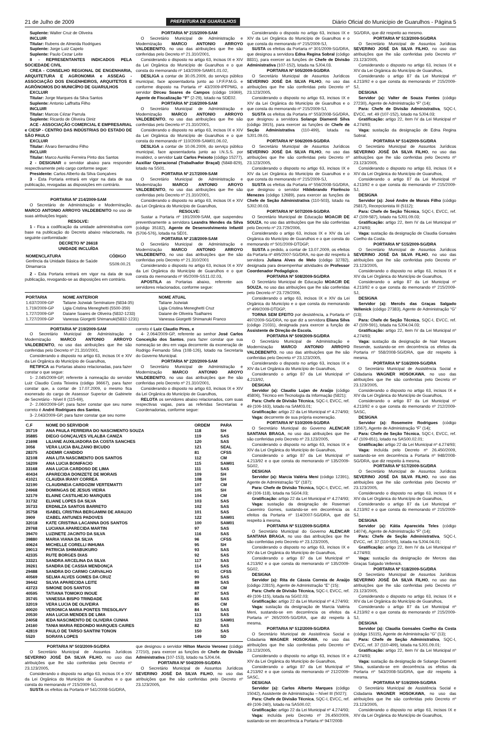21 de Julho de 2009 PREFEITURA DE GUARULHOS Diário Oficial do Município de Guarulhos - Página 5
Suplente: Walter Cruz de Oliveira
INCLUIR
Titular: Rubens de Almeida Rodrigues
Suplente: Jorge Luiz Capelo
Suplente: Paulo Cezar Leite
II - REPRESENTANTES INDICADOS PELA SOCIEDADE CIVIL
CREA - CONSELHO REGIONAL DE ENGENHARIA, ARQUITETURA E AGRONOMIA e ASSEAG - ASSOCIAÇÃO DOS ENGENHEIROS, ARQUITETOS E AGRÔNOMOS DO MUNICÍPIO DE GUARULHOS
EXCLUIR
Titular: Jorge Marques da Silva Santos
Suplente: Antonio Laffratta Filho
INCLUIR
Titular: Marcos Cézar Parrula
Suplente: Ricardo de Oliveira Diniz
ACE - ASSOCIAÇÃO COMERCIAL E EMPRESARIAL e CIESP - CENTRO DAS INDÚSTRIAS DO ESTADO DE SÃO PAULO
EXCLUIR
Titular: Álvaro Bernardino Filho
INCLUIR
Titular: Marco Aurélio Ferreira Pinto dos Santos
2 - DESIGNAR o servidor abaixo para responder respectivamente pelo cargo conforme segue:
Presidente: Carlos Alberto da Silva Gonçalves
3 - Esta Portaria entrará em vigor na data de sua publicação, revogadas as disposições em contrário.
PORTARIA Nº 214/2009-SAM
O Secretário de Administração e Modernização, MARCO ANTONIO ARROYO VALDEBENITO no uso de suas atribuições legais;
RESOLVE:
1 - Fica a codificação da unidade administrativa com base na publicação do Decreto abaixo relacionado, na seguinte conformidade:
DECRETO Nº 26618
UNIDADE INCLUÍDA
| NOMENCLATURA | CÓDIGO |
| --- | --- |
| Gerência da Unidade Básica de Saúde Dinamarca | SS09.00.21 |
2 - Esta Portaria entrará em vigor na data de sua publicação, revogando-se as disposições em contrário.
PORTARIA Nº 215/2009-SAM
O Secretário Municipal de Administração e Modernização MARCO ANTONIO ARROYO VALDEBENITO, no uso das atribuições que lhe são conferidas pelo Decreto nº 21.310/2001,
Considerando o disposto no artigo 63, incisos IX e XIV da Lei Orgânica do Município de Guarulhos e o que consta do memorando nº 143/2009-SAM01.01.02,
DESLIGA a contar de 30.05.2009, do serviço público municipal, face aposentadoria junto ao I.P.F.P.M.G. e conforme disposto na Portaria nº 43/2009-IPFPMG, o servidor Dirceu Soares de Campos (código 19369), Agente de Fiscalização “F” (2-29), lotado na SDE02.
PORTARIA Nº 216/2009-SAM
O Secretário Municipal de Administração e Modernização MARCO ANTONIO ARROYO VALDEBENITO, no uso das atribuições que lhe são conferidas pelo Decreto nº 21.310/2001,
Considerando o disposto no artigo 63, incisos IX e XIV da Lei Orgânica do Município de Guarulhos e o que consta do memorando nº 110/2009-SAM01.06.02,
DESLIGA a contar de 10.06.2009, do serviço público municipal, face aposentadoria junto ao I.N.S.S. por invalidez, o servidor Luiz Carlos Peixoto (código 15277), Auxiliar Operacional (Trabalhador Braçal) (5848-829), lotado na SS01.
PORTARIA Nº 217/2009-SAM
O Secretário Municipal de Administração e Modernização MARCO ANTONIO AROYO VALDEBENITO, no uso das atribuições que lhe são conferidas pelo Decreto nº 21.310/2001,
Considerando o disposto no artigo 63, incisos IX e XIV da Lei Orgânica do Município de Guarulhos,
RESOLVE:
Sustar a Portaria nº 191/2009-SAM, que suspendeu preventivamente a servidora Leandra Mendes da Silva (código 35182), Agente de Desenvolvimento Infantil (5706-576), lotada na SE01.
PORTARIA Nº 218/2009-SAM
O Secretário Municipal de Administração e Modernização MARCO ANTONIO ARROYO VALDEBENITO, no uso das atribuições que lhe são conferidas pelo Decreto nº 21.310/2001
Considerando o disposto no artigo 63, incisos IX e XIV da Lei Orgânica do Município de Guarulhos e o que consta do memorando nº 95/2009-SS11.02.03,
APOSTILA as Portarias abaixo, referente aos servidores relacionados, conforme segue:
| PORTARIA | NOME ANTERIOR | NOME ATUAL |
| --- | --- | --- |
| 1.637/2009-GP | Tatiane Jozwiak Seminatore (5834-35) | Tatiane Jozwiak |
| 1.719/2009-GP | Ligia Cristina Meneghetti (5500-359) | Ligia Cristina Meneghetti Cruz |
| 1.727/2009-GP | Daiane Soares de Oliveira (5832-1233) | Daiane de Oliveira Toalhares |
| 1.727/2009-GP | Vanessa Giorgetti Shimanuki(5832-1231) | Vanessa Giorgetti Shimanuki Franco |
PORTARIA Nº 219/2009-SAM
O Secretário Municipal de Administração e Modernização MARCO ANTONIO ARROYO VALDEBENITO, no uso das atribuições que lhe são conferidas pelo Decreto nº 21.310/2001,
Considerando o disposto no artigo 63, incisos IX e XIV da Lei Orgânica do Município de Guarulhos,
RETIFICA as Portarias abaixo relacionadas, para fazer constar o que segue:
1- 2.045/2009-GP, referente à nomeação do servidor Luiz Claudio Costa Teixeira (código 36667), para fazer constar que, a contar de 17.07.2009, o mesmo fica exonerado do cargo de Assessor Superior de Gabinete de Secretário - Nível II (115-69),
2- 2.060/2009-GP, para fazer constar que seu nome correto é André Rodrigues dos Santos,
3- 2.043/2009-GP, para fazer constar que seu nome
correto é Luiz Claudio Pires, e
4- 2.064/2009-GP, referente ao senhor José Carlos Conceição dos Santos, para fazer constar que sua nomeação se deu em vaga decorrente da exoneração de Rodrigo Fernando Silva (108-126), lotado na Secretaria do Governo Municipal.
PORTARIA Nº 220/2009-SAM
O Secretário Municipal de Administração e Modernização MARCO ANTONIO AROYO VALDEBENITO, no uso das atribuições que lhe são conferidas pelo Decreto nº 21.310/2001,
Considerando o disposto no artigo 63, incisos IX e XIV da Lei Orgânica do Município de Guarulhos,
RELOTA os servidores abaixo relacionados, com suas respectivas vagas, para as referidas Secretarias e Coordenadorias, conforme segue:
| C.F | NOME DO SERVIDOR | ORDEM | PARA |
| --- | --- | --- | --- |
| 35719 | ANA PAULA FERREIRA DO NASCIMENTO SOUZA | 118 | SH |
| 35885 | DIEGO GONÇALVES VILALBA CANIZA | 119 | SAS |
| 21698 | LILIANE AUXILIADORA DA COSTA SANCHES | 120 | SAS |
| 3056 | VERA LUCIA BALZANO BICUDO | 121 | SEAL |
| 28375 | ADEMIR CANDIDO | 81 | CFSS |
| 32108 | ANA LITA NASCIMENTO DOS SANTOS | 112 | CM |
| 16209 | ANA LUCIA BONIFACIO | 115 | SAM01 |
| 33168 | ANA LUCIA CARDOSO DE LIMA | 111 | SAS |
| 40434 | APARECIDA DONIZETE DE MORAIS | 109 | SH |
| 41021 | CLAUDIA IRANY CORREA | 108 | SH |
| 32190 | CLAUDINEIA CARDOZIM VERTEMATTI | 107 | CM |
| 24968 | DOMINGAS DE JESUS VIEIRA | 105 | SH |
| 32179 | ELAINE CASTILHEJO MARQUES | 104 | CM |
| 31732 | ELIANE LOPES DA SILVA | 103 | SAS |
| 35733 | ERDNILZA SANTOS BARRETO | 102 | SAS |
| 35758 | ISABEL CRISTINA BERGAMINI DE ARAUJO | 101 | SAS |
| 3909 | IZABEL ANTUNES PADOVES | 122 | SAM01 |
| 32018 | KATE CRISTINA LACANNA DOS SANTOS | 100 | SAM01 |
| 29768 | LUCIANA APARECIDA MARTIN | 97 | SAS |
| 39470 | LUZINETE JACINTO DA SILVA | 116 | SAS |
| 39880 | MARIA VIANA DA SILVA | 96 | CFSS |
| 40624 | MICHELLE CORELLI INHUMA | 95 | SH |
| 39013 | PATRICIA SHIMABUKURO | 93 | SAS |
| 42335 | RUTE BORGES DIAS | 92 | SAS |
| 33321 | SANDRA ARCELINA DA SILVA | 117 | SAS |
| 39261 | SANDRA DE CASSIA MENDONÇA | 114 | SAS |
| 29488 | SANDRA DO CARMO CARVALHO | 91 | CFSS |
| 40569 | SELMA ALVES GOMES DA CRUZ | 90 | SAS |
| 39442 | SILVIA APARECIDA LEITE | 89 | SAS |
| 43723 | SIMONE DOS SANTOS | 88 | CM |
| 40595 | TATIANA TOMOKO INOUE | 87 | SAS |
| 35745 | VANESSA BISPO TRINDADE | 86 | SAS |
| 32019 | VERA LUCIA DE OLIVEIRA | 85 | CM |
| 40020 | VERONICA MARIA PONTES TRESOLAVY | 84 | SAS |
| 20530 | ANA LUCIA MENDES DE LIMA | 113 | SAS |
| 24058 | IEDA NASCIMENTO DE OLIVEIRA CUNHA | 123 | SAM01 |
| 24160 | TANIA MARIA REDONDO MARQUES CAIRES | 82 | SAS |
| 42819 | PAULO DE TARSO SANTINI TONON | 150 | SAS |
| 5520 | SORAYA LOPES | 149 | SD |
PORTARIA Nº 503/2009-SG/DRA
O Secretário Municipal de Assuntos Jurídicos SEVERINO JOSÉ DA SILVA FILHO, no uso das atribuições que lhe são conferidas pelo Decreto nº 23.123/2005,
Considerando o disposto no artigo 63, incisos IX e XIV da Lei Orgânica do Município de Guarulhos e o que consta do memorando nº 215/2009-SJ,
SUSTA os efeitos da Portaria nº 541/2008-SG/DRA,
que designou o servidor Hilton Marcio Veronez (código 27210), para exercer as funções de Chefe de Divisão Administrativa (107-153), lotado na SJ04.04.
PORTARIA Nº 504/2009-SG/DRA
O Secretário Municipal de Assuntos Jurídicos SEVERINO JOSÉ DA SILVA FILHO, no uso das atribuições que lhe são conferidas pelo Decreto nº 23.123/2005,
Considerando o disposto no artigo 63, incisos IX e XIV da Lei Orgânica do Município de Guarulhos e o que consta do memorando nº 215/2009-SJ,
SUSTA os efeitos da Portaria nº 301/2009-SG/DRA, que designou a servidora Edna Regina Sobral (código 8831), para exercer as funções de Chefe de Divisão Administrativa (107-152), lotada na SJ04.03.
PORTARIA Nº 505/2009-SG/DRA
O Secretário Municipal de Assuntos Jurídicos SEVERINO JOSÉ DA SILVA FILHO, no uso das atribuições que lhe são conferidas pelo Decreto nº 23.123/2005,
Considerando o disposto no artigo 63, incisos IX e XIV da Lei Orgânica do Município de Guarulhos e o que consta do memorando nº 215/2009-SJ,
SUSTA os efeitos da Portaria nº 553/2008-SG/DRA, que designou a servidora Solange Diamenti Silva (código 3915), para exercer as funções de Chefe de Seção Administrativa (110-499), lotada na SJ01.09.01.
PORTARIA Nº 506/2009-SG/DRA
O Secretário Municipal de Assuntos Jurídicos SEVERINO JOSÉ DA SILVA FILHO, no uso das atribuições que lhe são conferidas pelo Decreto nº 23.123/2005,
Considerando o disposto no artigo 63, incisos IX e XIV da Lei Orgânica do Município de Guarulhos e o que consta do memorando nº 215/2009-SJ,
SUSTA os efeitos da Portaria nº 556/2008-SG/DRA, que designou o servidor Hildebrando Florêncio Menezes (código 12689), para exercer as funções de Chefe de Seção Administrativa (110-503), lotado na SJ02.00.03.
PORTARIA Nº 507/2009-SG/DRA
O Secretário Municipal de Educação MOACIR DE SOUZA, no uso das atribuições que lhe são conferidas pelo Decreto nº 23.729/2006,
Considerando o artigo 63, incisos IX e XIV da Lei Orgânica do Município de Guarulhos e o que consta do memorando nº 501/2009-DTDGP,
SUSTA a pedido, a contar de 13.07.2009, os efeitos da Portaria nº 495/2007-SG/DRA, no que diz respeito à servidora Juliana Alves de Melo (código 32782), designada para desempenhar atividades de Professor Coordenador Pedagógico.
PORTARIA Nº 508/2009-SG/DRA
O Secretário Municipal de Educação MOACIR DE SOUZA, no uso das atribuições que lhe são conferidas pelo Decreto nº 23.729/2006,
Considerando o artigo 63, incisos IX e XIV da Lei Orgânica do Município e o que consta do memorando nº 499/2009-DTDGP,
TORNA SEM EFEITO por desistência, a Portaria nº 497/2009-SG/DRA, no que diz a servidora Eliana Silva (código 21031), designada para exercer a função de Assistente de Direção de Escola.
PORTARIA Nº 509/2009-SG/DRA
O Secretário Municipal de Administração e Modernização MARCO ANTONIO ARROYO VALDEBENITO, no uso das atribuições que lhe são conferidas pelo Decreto nº 23.123/2005,
Considerando o disposto no artigo 63, incisos IX e XIV da Lei Orgânica do Município de Guarulhos,
Considerando o artigo 87 da Lei Municipal nº 4.213/92,
DESIGNA
Servidor (a): Claudio Lujan de Araújo (código 45806), Técnico em Tecnologia da Informação (5821);
Para: Chefe de Divisão Técnica, SQC-I, EVCC, ref. 49 (106-163), lotado na SAM03.01;
Gratificação: artigo 22 da Lei Municipal nº 4.274/93;
Vaga: decorrente de sua própria exoneração.
PORTARIA Nº 510/2009-SG/DRA
O Secretário Municipal do Governo ALENCAR SANTANA BRAGA, no uso das atribuições que lhe são conferidas pelo Decreto nº 23.123/2005,
Considerando o disposto no artigo 63, incisos IX e XIV da Lei Orgânica do Município de Guarulhos,
Considerando o artigo 87 da Lei Municipal nº 4.213/92 e o que consta do memorando nº 135/2009-SG02,
DESIGNA
Servidor (a): Marcia Valéria Meni (código 12391), Agente de Administração “D” (187);
Para: Chefe de Divisão Técnica, SQC-I, EVCC, ref. 49 (106-118), lotada na SG04.03;
Gratificação: artigo 22 da Lei Municipal nº 4.274/93;
Vaga: sustação da designação de Rosemari Casemiro Gomes, sustando-se em decorrência os efeitos da Portaria nº 114/2007-SG/DRA, que diz respeito à mesma.
PORTARIA Nº 511/2009-SG/DRA
O Secretário Municipal do Governo ALENCAR SANTANA BRAGA, no uso das atribuições que lhe são conferidas pelo Decreto nº 23.123/2005,
Considerando o disposto no artigo 63, incisos IX e XIV da Lei Orgânica do Município de Guarulhos,
Considerando o artigo 87 da Lei Municipal nº 4.213/92 e o que consta do memorando nº 135/2009-SG02,
DESIGNA
Servidor (a): Rita de Cássia Correia de Araújo (código 22815), Agente de Administração “E” (15);
Para: Chefe de Divisão Técnica, SQC-I, EVCC, ref. 49 (106-115), lotada na SG02.03;
Gratificação: artigo 22 da Lei Municipal nº 4.274/93;
Vaga: sustação da designação de Marcia Valéria Meni, sustando-se em decorrência os efeitos da Portaria nº 265/2005-SG/DRA, que diz respeito à mesma.
PORTARIA Nº 512/2009-SG/DRA
O Secretário Municipal de Assistência Social e Cidadania WAGNER HOSOKAWA, no uso das atribuições que lhe são conferidas pelo Decreto nº 23.123/2005,
Considerando o disposto no artigo 63, incisos IX e XIV da Lei Orgânica do Município de Guarulhos,
Considerando o artigo 87 da Lei Municipal nº 4.213/92 e o que consta do memorando nº 212/2009-SASC,
DESIGNA
Servidor (a): Carlos Alberto Marques (código 15042), Assistente de Administração – Nível III (5027);
Para: Chefe de Divisão Técnica, SQC-I, EVCC, ref. 49 (106-240), lotado na SAS00.02;
Gratificação: artigo 22 da Lei Municipal nº 4.274/93;
Vaga: incluída pelo Decreto nº 26.450/2009, sustando-se em decorrência a Portaria nº 947/2008-
SG/DRA, que diz respeito ao mesmo.
PORTARIA Nº 513/2009-SG/DRA
O Secretário Municipal de Assuntos Jurídicos SEVERINO JOSÉ DA SILVA FILHO, no uso das atribuições que lhe são conferidas pelo Decreto nº 23.123/2005,
Considerando o disposto no artigo 63, incisos IX e XIV da Lei Orgânica do Município de Guarulhos,
Considerando o artigo 87 da Lei Municipal nº 4.213/92 e o que consta do memorando nº 215/2009-SJ,
DESIGNA
Servidor (a): Valter de Souza Fontes (código 27230), Agente de Administração “F” (14);
Para: Chefe de Divisão Administrativa, SQC-I, EVCC, ref. 49 (107-152), lotado na SJ04.03;
Gratificação: artigo 22, item IV da Lei Municipal nº 4.274/93;
Vaga: sustação da designação de Edna Regina Sobral.
PORTARIA Nº 514/2009-SG/DRA
O Secretário Municipal de Assuntos Jurídicos SEVERINO JOSÉ DA SILVA FILHO, no uso das atribuições que lhe são conferidas pelo Decreto nº 23.123/2005,
Considerando o disposto no artigo 63, incisos IX e XIV da Lei Orgânica do Município de Guarulhos,
Considerando o artigo 87 da Lei Municipal nº 4.213/92 e o que consta do memorando nº 215/2009-SJ,
DESIGNA
Servidor (a): José Andre de Morais Filho (código 25817), Recepcionista III (5112);
Para: Chefe de Seção Técnica, SQC-I, EVCC, ref. 47 (109-587), lotado na SJ01.09.03;
Gratificação: artigo 22, item IV da Lei Municipal nº 4.274/93;
Vaga: sustação da designação de Claudia Gonsales Coelho da Costa.
PORTARIA Nº 515/2009-SG/DRA
O Secretário Municipal de Assuntos Jurídicos SEVERINO JOSÉ DA SILVA FILHO, no uso das atribuições que lhe são conferidas pelo Decreto nº 23.123/2005,
Considerando o disposto no artigo 63, incisos IX e XIV da Lei Orgânica do Município de Guarulhos,
Considerando o artigo 87 da Lei Municipal nº 4.213/92 e o que consta do memorando nº 215/2009-SJ,
DESIGNA
Servidor (a): Mercês das Graças Salgado Vellenick (código 27383), Agente de Administração “G” (13);
Para: Chefe de Seção Técnica, SQC-I, EVCC, ref. 47 (109-591), lotada na SJ04.04.03;
Gratificação: artigo 22, item IV da Lei Municipal nº 4.274/93;
Vaga: sustação da designação de Nair Marques Resende, sustando-se em decorrência os efeitos da Portaria nº 558/2008-SG/DRA, que diz respeito à mesma.
PORTARIA Nº 516/2009-SG/DRA
O Secretário Municipal de Assistência Social e Cidadania WAGNER HOSOKAWA, no uso das atribuições que lhe são conferidas pelo Decreto nº 23.123/2005,
Considerando o disposto no artigo 63, incisos IX e XIV da Lei Orgânica do Município de Guarulhos,
Considerando o artigo 87 da Lei Municipal nº 4.213/92 e o que consta do memorando nº 212/2009-SASC,
DESIGNA
Servidor (a): Rosemeire Rodrigues (código 13567), Agente de Administração “F” (14);
Para: Chefe de Seção Técnica, SQC-I, EVCC, ref. 47 (109-651), lotado na SAS00.02.01;
Gratificação: artigo 22 da Lei Municipal nº 4.274/93;
Vaga: incluída pelo Decreto nº 26.450/2009, sustando-se em decorrência a Portaria nº 948/2008-SG/DRA, que diz respeito à mesma.
PORTARIA Nº 517/2009-SG/DRA
O Secretário Municipal de Assuntos Jurídicos SEVERINO JOSÉ DA SILVA FILHO, no uso das atribuições que lhe são conferidas pelo Decreto nº 23.123/2005,
Considerando o disposto no artigo 63, incisos IX e XIV da Lei Orgânica do Município de Guarulhos,
Considerando o artigo 87 da Lei Municipal nº 4.213/92 e o que consta do memorando nº 215/2009-SJ,
DESIGNA
Servidor (a): Kátia Aparecida Teles (código 14074), Agente de Administração “F” (14);
Para: Chefe de Seção Administrativa, SQC-I, EVCC, ref. 37 (110-505), lotada na SJ04.04.01;
Gratificação: artigo 22, item IV da Lei Municipal nº 4.274/93;
Vaga: sustação da designação de Merces das Graças Salgado Vellenick.
PORTARIA Nº 518/2009-SG/DRA
O Secretário Municipal de Assuntos Jurídicos SEVERINO JOSÉ DA SILVA FILHO, no uso das atribuições que lhe são conferidas pelo Decreto nº 23.123/2005,
Considerando o disposto no artigo 63, incisos IX e XIV da Lei Orgânica do Município de Guarulhos,
Considerando o artigo 87 da Lei Municipal nº 4.213/92 e o que consta do memorando nº 215/2009-SJ,
DESIGNA
Servidor (a): Claudia Gonsales Coelho da Costa (código 15115), Agente de Administração “G” (13);
Para: Chefe de Seção Administrativa, SQC-I, EVCC, ref. 37 (110-499), lotada na SJ01.09.01;
Gratificação: artigo 22, item IV da Lei Municipal nº 4.274/93;
Vaga: sustação da designação de Solange Diamenti Silva, sustando-se em decorrência os efeitos da Portaria nº 543/2008-SG/DRA, que diz respeito à mesma.
PORTARIA Nº 519/2009-SG/DRA
O Secretário Municipal de Assistência Social e Cidadania WAGNER HOSOKAWA, no uso das atribuições que lhe são conferidas pelo Decreto nº 23.123/2005,
Considerando o disposto no artigo 63, incisos IX e XIV da Lei Orgânica do Município de Guarulhos,